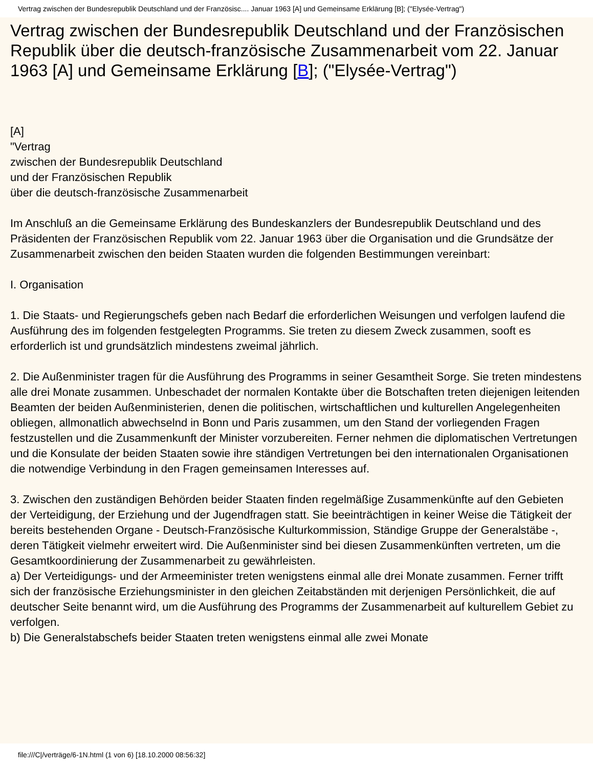Vertrag zwischen der Bundesrepublik Deutschland und der Französisc.... Januar 1963 [A] und Gemeinsame Erklärung [B]; ("Elysée-Vertrag")
Vertrag zwischen der Bundesrepublik Deutschland und der Französischen Republik über die deutsch-französische Zusammenarbeit vom 22. Januar 1963 [A] und Gemeinsame Erklärung [B]; ("Elysée-Vertrag")
[A]
"Vertrag
zwischen der Bundesrepublik Deutschland
und der Französischen Republik
über die deutsch-französische Zusammenarbeit
Im Anschluß an die Gemeinsame Erklärung des Bundeskanzlers der Bundesrepublik Deutschland und des Präsidenten der Französischen Republik vom 22. Januar 1963 über die Organisation und die Grundsätze der Zusammenarbeit zwischen den beiden Staaten wurden die folgenden Bestimmungen vereinbart:
I. Organisation
1. Die Staats- und Regierungschefs geben nach Bedarf die erforderlichen Weisungen und verfolgen laufend die Ausführung des im folgenden festgelegten Programms. Sie treten zu diesem Zweck zusammen, sooft es erforderlich ist und grundsätzlich mindestens zweimal jährlich.
2. Die Außenminister tragen für die Ausführung des Programms in seiner Gesamtheit Sorge. Sie treten mindestens alle drei Monate zusammen. Unbeschadet der normalen Kontakte über die Botschaften treten diejenigen leitenden Beamten der beiden Außenministerien, denen die politischen, wirtschaftlichen und kulturellen Angelegenheiten obliegen, allmonatlich abwechselnd in Bonn und Paris zusammen, um den Stand der vorliegenden Fragen festzustellen und die Zusammenkunft der Minister vorzubereiten. Ferner nehmen die diplomatischen Vertretungen und die Konsulate der beiden Staaten sowie ihre ständigen Vertretungen bei den internationalen Organisationen die notwendige Verbindung in den Fragen gemeinsamen Interesses auf.
3. Zwischen den zuständigen Behörden beider Staaten finden regelmäßige Zusammenkünfte auf den Gebieten der Verteidigung, der Erziehung und der Jugendfragen statt. Sie beeinträchtigen in keiner Weise die Tätigkeit der bereits bestehenden Organe - Deutsch-Französische Kulturkommission, Ständige Gruppe der Generalstäbe -, deren Tätigkeit vielmehr erweitert wird. Die Außenminister sind bei diesen Zusammenkünften vertreten, um die Gesamtkoordinierung der Zusammenarbeit zu gewährleisten.
a) Der Verteidigungs- und der Armeeminister treten wenigstens einmal alle drei Monate zusammen. Ferner trifft sich der französische Erziehungsminister in den gleichen Zeitabständen mit derjenigen Persönlichkeit, die auf deutscher Seite benannt wird, um die Ausführung des Programms der Zusammenarbeit auf kulturellem Gebiet zu verfolgen.
b) Die Generalstabschefs beider Staaten treten wenigstens einmal alle zwei Monate
file:///C|/verträge/6-1N.html (1 von 6) [18.10.2000 08:56:32]